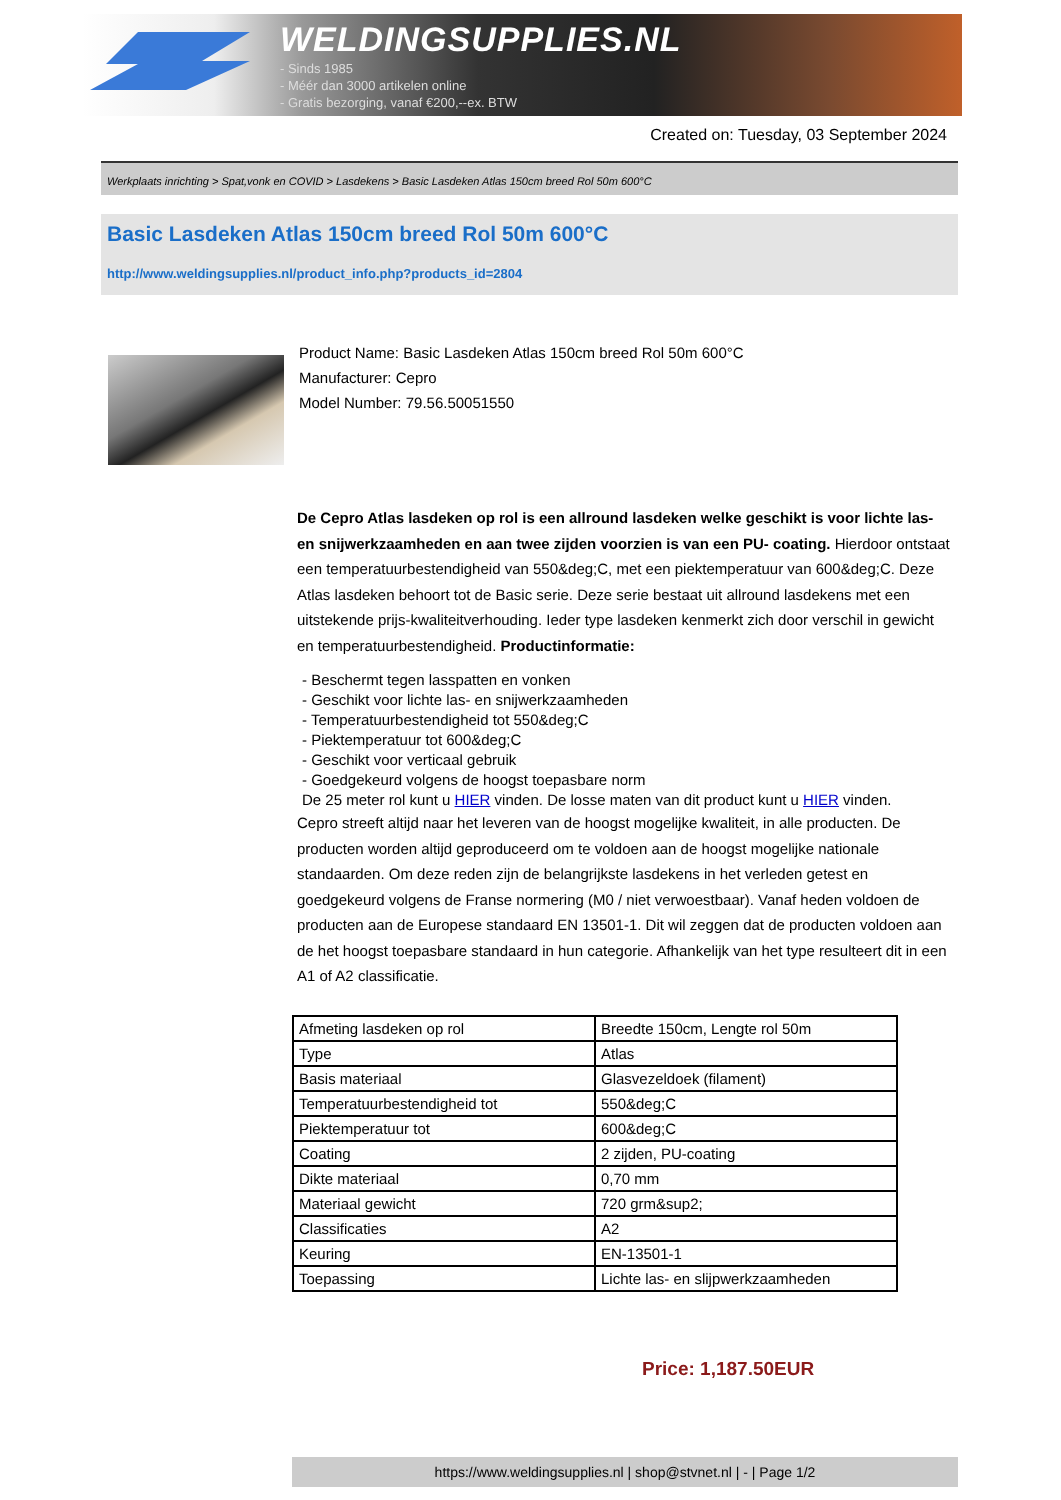WELDINGSUPPLIES.NL
- Sinds 1985
- Méér dan 3000 artikelen online
- Gratis bezorging, vanaf €200,--ex. BTW
Created on: Tuesday, 03 September 2024
Werkplaats inrichting > Spat,vonk en COVID > Lasdekens > Basic Lasdeken Atlas 150cm breed Rol 50m 600°C
Basic Lasdeken Atlas 150cm breed Rol 50m 600°C
http://www.weldingsupplies.nl/product_info.php?products_id=2804
Product Name: Basic Lasdeken Atlas 150cm breed Rol 50m 600°C
Manufacturer: Cepro
Model Number: 79.56.50051550
De Cepro Atlas lasdeken op rol is een allround lasdeken welke geschikt is voor lichte las- en snijwerkzaamheden en aan twee zijden voorzien is van een PU- coating. Hierdoor ontstaat een temperatuurbestendigheid van 550&deg;C, met een piektemperatuur van 600&deg;C. Deze Atlas lasdeken behoort tot de Basic serie. Deze serie bestaat uit allround lasdekens met een uitstekende prijs-kwaliteitverhouding. Ieder type lasdeken kenmerkt zich door verschil in gewicht en temperatuurbestendigheid. Productinformatie:
- Beschermt tegen lasspatten en vonken
- Geschikt voor lichte las- en snijwerkzaamheden
- Temperatuurbestendigheid tot 550&deg;C
- Piektemperatuur tot 600&deg;C
- Geschikt voor verticaal gebruik
- Goedgekeurd volgens de hoogst toepasbare norm
De 25 meter rol kunt u HIER vinden. De losse maten van dit product kunt u HIER vinden.
Cepro streeft altijd naar het leveren van de hoogst mogelijke kwaliteit, in alle producten. De producten worden altijd geproduceerd om te voldoen aan de hoogst mogelijke nationale standaarden. Om deze reden zijn de belangrijkste lasdekens in het verleden getest en goedgekeurd volgens de Franse normering (M0 / niet verwoestbaar). Vanaf heden voldoen de producten aan de Europese standaard EN 13501-1. Dit wil zeggen dat de producten voldoen aan de het hoogst toepasbare standaard in hun categorie. Afhankelijk van het type resulteert dit in een A1 of A2 classificatie.
| Afmeting lasdeken op rol | Breedte 150cm, Lengte rol 50m |
| Type | Atlas |
| Basis materiaal | Glasvezeldoek (filament) |
| Temperatuurbestendigheid tot | 550&deg;C |
| Piektemperatuur tot | 600&deg;C |
| Coating | 2 zijden, PU-coating |
| Dikte materiaal | 0,70 mm |
| Materiaal gewicht | 720 grm&sup2; |
| Classificaties | A2 |
| Keuring | EN-13501-1 |
| Toepassing | Lichte las- en slijpwerkzaamheden |
Price: 1,187.50EUR
https://www.weldingsupplies.nl | shop@stvnet.nl | - | Page 1/2